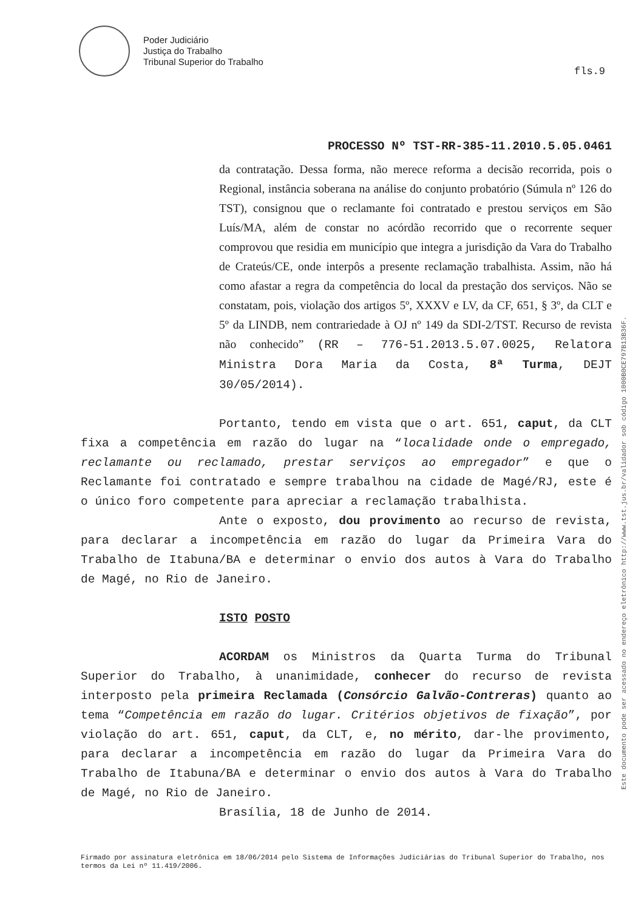Poder Judiciário
Justiça do Trabalho
Tribunal Superior do Trabalho
fls.9
Este documento pode ser acessado no endereço eletrônico http://www.tst.jus.br/validador sob código 1000B0CE797B13B36F.
PROCESSO Nº TST-RR-385-11.2010.5.05.0461
da contratação. Dessa forma, não merece reforma a decisão recorrida, pois o Regional, instância soberana na análise do conjunto probatório (Súmula nº 126 do TST), consignou que o reclamante foi contratado e prestou serviços em São Luís/MA, além de constar no acórdão recorrido que o recorrente sequer comprovou que residia em município que integra a jurisdição da Vara do Trabalho de Crateús/CE, onde interpôs a presente reclamação trabalhista. Assim, não há como afastar a regra da competência do local da prestação dos serviços. Não se constatam, pois, violação dos artigos 5º, XXXV e LV, da CF, 651, § 3º, da CLT e 5º da LINDB, nem contrariedade à OJ nº 149 da SDI-2/TST. Recurso de revista não conhecido” (RR – 776-51.2013.5.07.0025, Relatora Ministra Dora Maria da Costa, 8ª Turma, DEJT 30/05/2014).
Portanto, tendo em vista que o art. 651, caput, da CLT fixa a competência em razão do lugar na “localidade onde o empregado, reclamante ou reclamado, prestar serviços ao empregador” e que o Reclamante foi contratado e sempre trabalhou na cidade de Magé/RJ, este é o único foro competente para apreciar a reclamação trabalhista.
Ante o exposto, dou provimento ao recurso de revista, para declarar a incompetência em razão do lugar da Primeira Vara do Trabalho de Itabuna/BA e determinar o envio dos autos à Vara do Trabalho de Magé, no Rio de Janeiro.
ISTO POSTO
ACORDAM os Ministros da Quarta Turma do Tribunal Superior do Trabalho, à unanimidade, conhecer do recurso de revista interposto pela primeira Reclamada (Consórcio Galvão-Contreras) quanto ao tema “Competência em razão do lugar. Critérios objetivos de fixação”, por violação do art. 651, caput, da CLT, e, no mérito, dar-lhe provimento, para declarar a incompetência em razão do lugar da Primeira Vara do Trabalho de Itabuna/BA e determinar o envio dos autos à Vara do Trabalho de Magé, no Rio de Janeiro.
Brasília, 18 de Junho de 2014.
Firmado por assinatura eletrônica em 18/06/2014 pelo Sistema de Informações Judiciárias do Tribunal Superior do Trabalho, nos termos da Lei nº 11.419/2006.